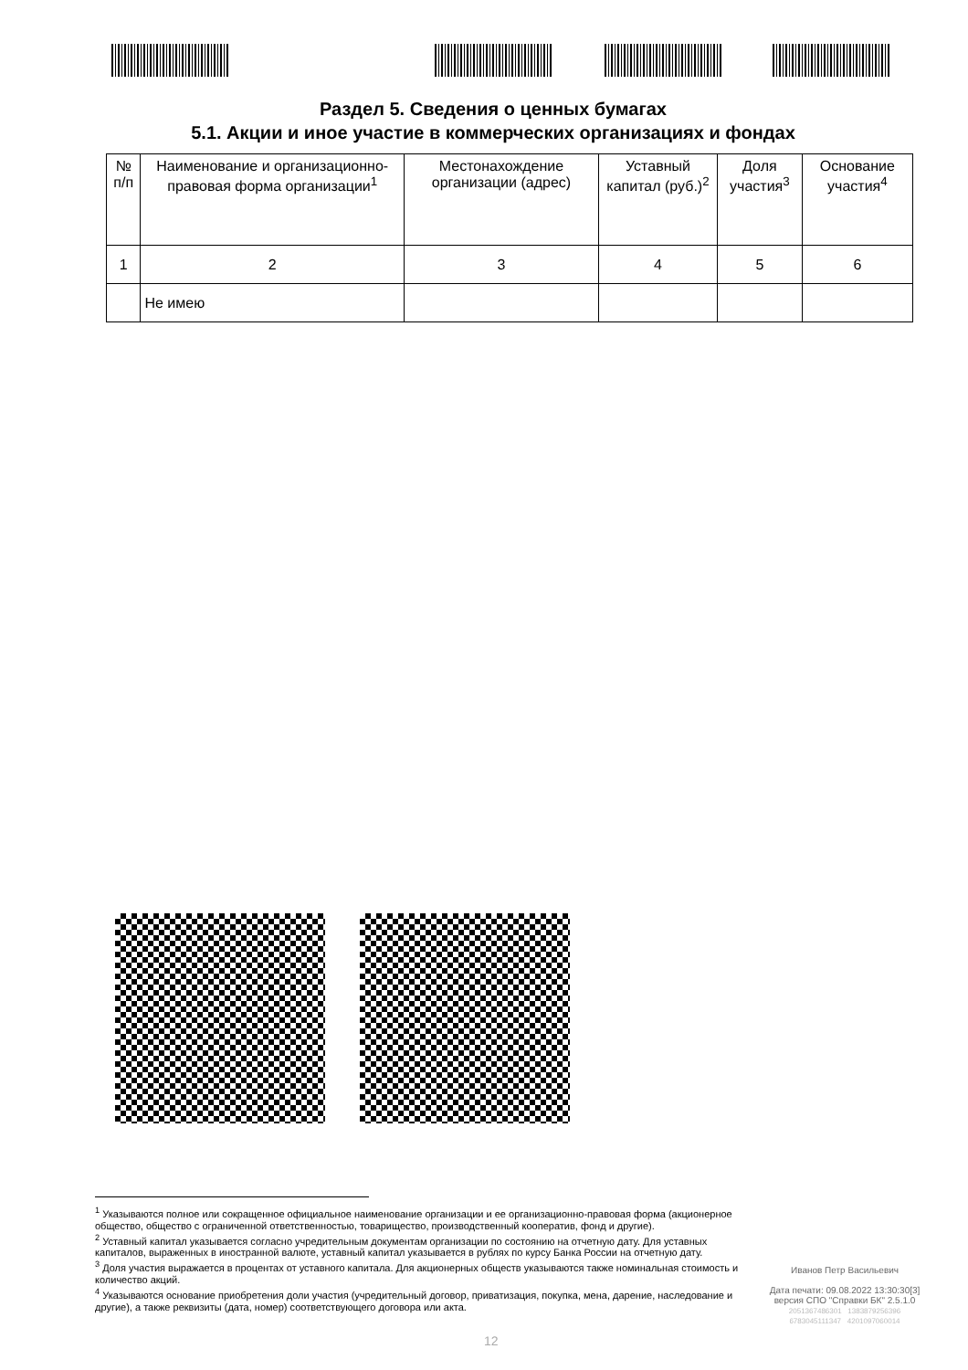Раздел 5. Сведения о ценных бумагах
5.1. Акции и иное участие в коммерческих организациях и фондах
| № п/п | Наименование и организационно-правовая форма организации<sup>1</sup> | Местонахождение организации (адрес) | Уставный капитал (руб.)<sup>2</sup> | Доля участия<sup>3</sup> | Основание участия<sup>4</sup> |
| 1 | 2 | 3 | 4 | 5 | 6 |
| | Не имею | | | | |
<sup>1</sup> Указываются полное или сокращенное официальное наименование организации и ее организационно-правовая форма (акционерное общество, общество с ограниченной ответственностью, товарищество, производственный кооператив, фонд и другие).
<sup>2</sup> Уставный капитал указывается согласно учредительным документам организации по состоянию на отчетную дату. Для уставных капиталов, выраженных в иностранной валюте, уставный капитал указывается в рублях по курсу Банка России на отчетную дату.
<sup>3</sup> Доля участия выражается в процентах от уставного капитала. Для акционерных обществ указываются также номинальная стоимость и количество акций.
<sup>4</sup> Указываются основание приобретения доли участия (учредительный договор, приватизация, покупка, мена, дарение, наследование и другие), а также реквизиты (дата, номер) соответствующего договора или акта.
Иванов Петр Васильевич
Дата печати: 09.08.2022 13:30:30[3]
версия СПО "Справки БК" 2.5.1.0
2051367486301 1383879256396
6783045111347 4201097060014
12